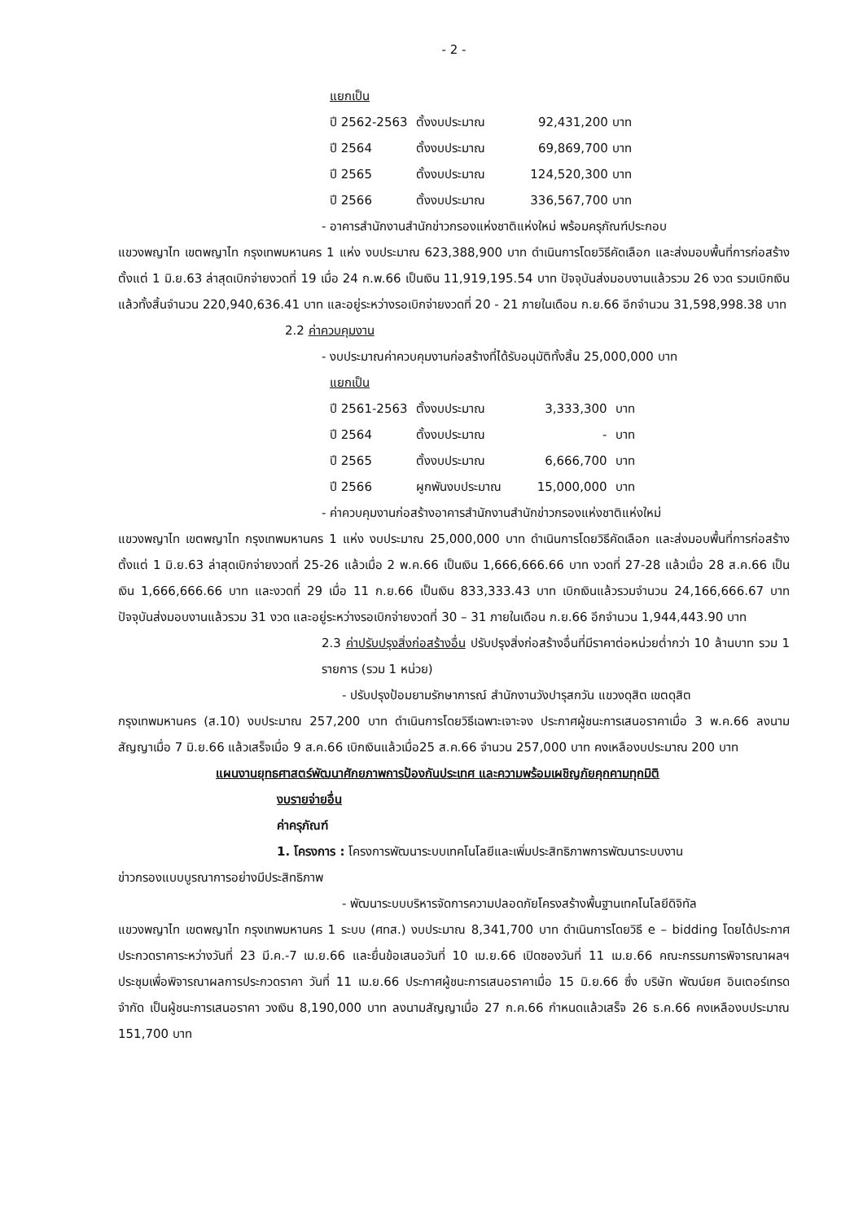- 2 -
แยกเป็น
| ปี 2562-2563 | ตั้งงบประมาณ | 92,431,200 บาท |
| ปี 2564 | ตั้งงบประมาณ | 69,869,700 บาท |
| ปี 2565 | ตั้งงบประมาณ | 124,520,300 บาท |
| ปี 2566 | ตั้งงบประมาณ | 336,567,700 บาท |
- อาคารสำนักงานสำนักข่าวกรองแห่งชาติแห่งใหม่ พร้อมครุภัณฑ์ประกอบ
แขวงพญาไท เขตพญาไท กรุงเทพมหานคร 1 แห่ง งบประมาณ 623,388,900 บาท ดำเนินการโดยวิธีคัดเลือก และส่งมอบพื้นที่การก่อสร้างตั้งแต่ 1 มิ.ย.63 ล่าสุดเบิกจ่ายงวดที่ 19 เมื่อ 24 ก.พ.66 เป็นเงิน 11,919,195.54 บาท ปัจจุบันส่งมอบงานแล้วรวม 26 งวด รวมเบิกเงินแล้วทั้งสิ้นจำนวน 220,940,636.41 บาท และอยู่ระหว่างรอเบิกจ่ายงวดที่ 20 - 21 ภายในเดือน ก.ย.66 อีกจำนวน 31,598,998.38 บาท
2.2 ค่าควบคุมงาน
- งบประมาณค่าควบคุมงานก่อสร้างที่ได้รับอนุมัติทั้งสิ้น 25,000,000 บาท
แยกเป็น
| ปี 2561-2563 | ตั้งงบประมาณ | 3,333,300 | บาท |
| ปี 2564 | ตั้งงบประมาณ | - | บาท |
| ปี 2565 | ตั้งงบประมาณ | 6,666,700 | บาท |
| ปี 2566 | ผูกพันงบประมาณ | 15,000,000 | บาท |
- ค่าควบคุมงานก่อสร้างอาคารสำนักงานสำนักข่าวกรองแห่งชาติแห่งใหม่
แขวงพญาไท เขตพญาไท กรุงเทพมหานคร 1 แห่ง งบประมาณ 25,000,000 บาท ดำเนินการโดยวิธีคัดเลือก และส่งมอบพื้นที่การก่อสร้างตั้งแต่ 1 มิ.ย.63 ล่าสุดเบิกจ่ายงวดที่ 25-26 แล้วเมื่อ 2 พ.ค.66 เป็นเงิน 1,666,666.66 บาท งวดที่ 27-28 แล้วเมื่อ 28 ส.ค.66 เป็นเงิน 1,666,666.66 บาท และงวดที่ 29 เมื่อ 11 ก.ย.66 เป็นเงิน 833,333.43 บาท เบิกเงินแล้วรวมจำนวน 24,166,666.67 บาท ปัจจุบันส่งมอบงานแล้วรวม 31 งวด และอยู่ระหว่างรอเบิกจ่ายงวดที่ 30 – 31 ภายในเดือน ก.ย.66 อีกจำนวน 1,944,443.90 บาท
2.3 ค่าปรับปรุงสิ่งก่อสร้างอื่น ปรับปรุงสิ่งก่อสร้างอื่นที่มีราคาต่อหน่วยต่ำกว่า 10 ล้านบาท รวม 1 รายการ (รวม 1 หน่วย)
- ปรับปรุงป้อมยามรักษาการณ์ สำนักงานวังปารุสกวัน แขวงดุสิต เขตดุสิต
กรุงเทพมหานคร (ส.10) งบประมาณ 257,200 บาท ดำเนินการโดยวิธีเฉพาะเจาะจง ประกาศผู้ชนะการเสนอราคาเมื่อ 3 พ.ค.66 ลงนามสัญญาเมื่อ 7 มิ.ย.66 แล้วเสร็จเมื่อ 9 ส.ค.66 เบิกเงินแล้วเมื่อ25 ส.ค.66 จำนวน 257,000 บาท คงเหลืองบประมาณ 200 บาท
แผนงานยุทธศาสตร์พัฒนาศักยภาพการป้องกันประเทศ และความพร้อมเผชิญภัยคุกคามทุกมิติ
งบรายจ่ายอื่น
ค่าครุภัณฑ์
1. โครงการ : โครงการพัฒนาระบบเทคโนโลยีและเพิ่มประสิทธิภาพการพัฒนาระบบงาน
ข่าวกรองแบบบูรณาการอย่างมีประสิทธิภาพ
- พัฒนาระบบบริหารจัดการความปลอดภัยโครงสร้างพื้นฐานเทคโนโลยีดิจิทัล
แขวงพญาไท เขตพญาไท กรุงเทพมหานคร 1 ระบบ (ศทส.) งบประมาณ 8,341,700 บาท ดำเนินการโดยวิธี e – bidding โดยได้ประกาศประกวดราคาระหว่างวันที่ 23 มี.ค.-7 เม.ย.66 และยื่นข้อเสนอวันที่ 10 เม.ย.66 เปิดซองวันที่ 11 เม.ย.66 คณะกรรมการพิจารณาผลฯ ประชุมเพื่อพิจารณาผลการประกวดราคา วันที่ 11 เม.ย.66 ประกาศผู้ชนะการเสนอราคาเมื่อ 15 มิ.ย.66 ซึ่ง บริษัท พัฒน์ยศ อินเตอร์เทรด จำกัด เป็นผู้ชนะการเสนอราคา วงเงิน 8,190,000 บาท ลงนามสัญญาเมื่อ 27 ก.ค.66 กำหนดแล้วเสร็จ 26 ธ.ค.66 คงเหลืองบประมาณ 151,700 บาท